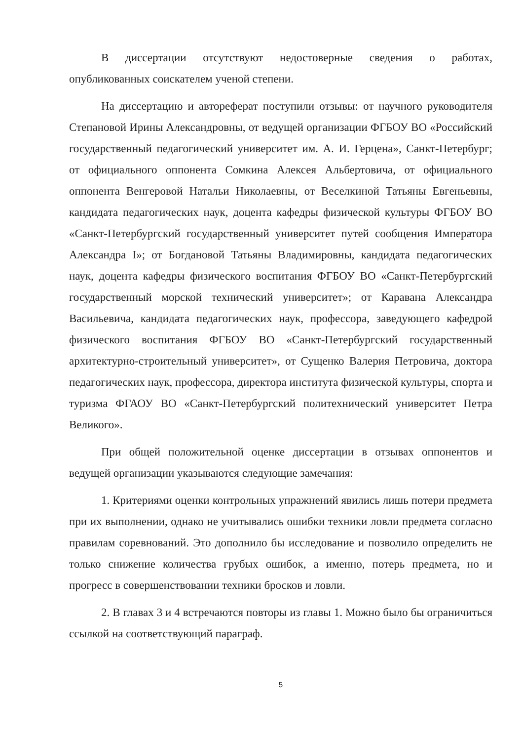В диссертации отсутствуют недостоверные сведения о работах, опубликованных соискателем ученой степени.
На диссертацию и автореферат поступили отзывы: от научного руководителя Степановой Ирины Александровны, от ведущей организации ФГБОУ ВО «Российский государственный педагогический университет им. А. И. Герцена», Санкт-Петербург; от официального оппонента Сомкина Алексея Альбертовича, от официального оппонента Венгеровой Натальи Николаевны, от Веселкиной Татьяны Евгеньевны, кандидата педагогических наук, доцента кафедры физической культуры ФГБОУ ВО «Санкт-Петербургский государственный университет путей сообщения Императора Александра I»; от Богдановой Татьяны Владимировны, кандидата педагогических наук, доцента кафедры физического воспитания ФГБОУ ВО «Санкт-Петербургский государственный морской технический университет»; от Каравана Александра Васильевича, кандидата педагогических наук, профессора, заведующего кафедрой физического воспитания ФГБОУ ВО «Санкт-Петербургский государственный архитектурно-строительный университет», от Сущенко Валерия Петровича, доктора педагогических наук, профессора, директора института физической культуры, спорта и туризма ФГАОУ ВО «Санкт-Петербургский политехнический университет Петра Великого».
При общей положительной оценке диссертации в отзывах оппонентов и ведущей организации указываются следующие замечания:
1. Критериями оценки контрольных упражнений явились лишь потери предмета при их выполнении, однако не учитывались ошибки техники ловли предмета согласно правилам соревнований. Это дополнило бы исследование и позволило определить не только снижение количества грубых ошибок, а именно, потерь предмета, но и прогресс в совершенствовании техники бросков и ловли.
2. В главах 3 и 4 встречаются повторы из главы 1. Можно было бы ограничиться ссылкой на соответствующий параграф.
5